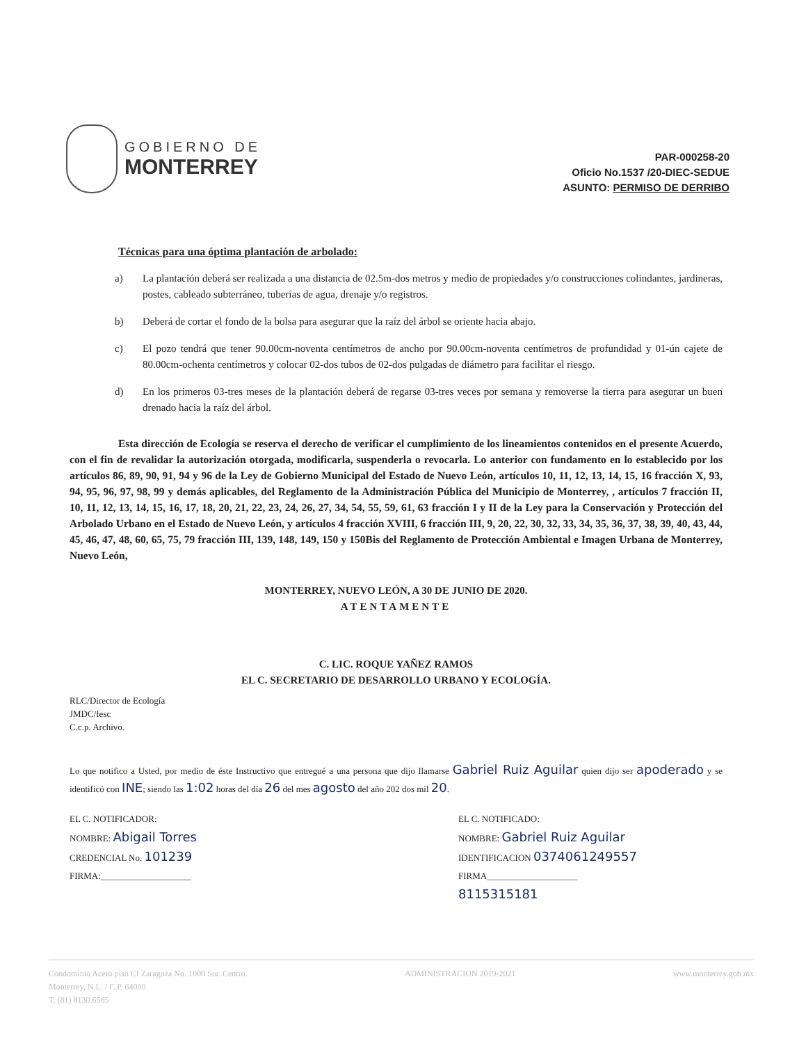GOBIERNO DE
MONTERREY
PAR-000258-20
Oficio No.1537 /20-DIEC-SEDUE
ASUNTO: PERMISO DE DERRIBO
Técnicas para una óptima plantación de arbolado:
a) La plantación deberá ser realizada a una distancia de 02.5m-dos metros y medio de propiedades y/o construcciones colindantes, jardineras, postes, cableado subterráneo, tuberías de agua, drenaje y/o registros.
b) Deberá de cortar el fondo de la bolsa para asegurar que la raíz del árbol se oriente hacia abajo.
c) El pozo tendrá que tener 90.00cm-noventa centímetros de ancho por 90.00cm-noventa centímetros de profundidad y 01-ún cajete de 80.00cm-ochenta centímetros y colocar 02-dos tubos de 02-dos pulgadas de diámetro para facilitar el riesgo.
d) En los primeros 03-tres meses de la plantación deberá de regarse 03-tres veces por semana y removerse la tierra para asegurar un buen drenado hacia la raíz del árbol.
Esta dirección de Ecología se reserva el derecho de verificar el cumplimiento de los lineamientos contenidos en el presente Acuerdo, con el fin de revalidar la autorización otorgada, modificarla, suspenderla o revocarla. Lo anterior con fundamento en lo establecido por los artículos 86, 89, 90, 91, 94 y 96 de la Ley de Gobierno Municipal del Estado de Nuevo León, artículos 10, 11, 12, 13, 14, 15, 16 fracción X, 93, 94, 95, 96, 97, 98, 99 y demás aplicables, del Reglamento de la Administración Pública del Municipio de Monterrey, , artículos 7 fracción II, 10, 11, 12, 13, 14, 15, 16, 17, 18, 20, 21, 22, 23, 24, 26, 27, 34, 54, 55, 59, 61, 63 fracción I y II de la Ley para la Conservación y Protección del Arbolado Urbano en el Estado de Nuevo León, y artículos 4 fracción XVIII, 6 fracción III, 9, 20, 22, 30, 32, 33, 34, 35, 36, 37, 38, 39, 40, 43, 44, 45, 46, 47, 48, 60, 65, 75, 79 fracción III, 139, 148, 149, 150 y 150Bis del Reglamento de Protección Ambiental e Imagen Urbana de Monterrey, Nuevo León,
MONTERREY, NUEVO LEÓN, A 30 DE JUNIO DE 2020.
ATENTAMENTE
C. LIC. ROQUE YAÑEZ RAMOS
EL C. SECRETARIO DE DESARROLLO URBANO Y ECOLOGÍA.
RLC/Director de Ecología
JMDC/fesc
C.c.p. Archivo.
Lo que notifico a Usted, por medio de éste Instructivo que entregué a una persona que dijo llamarse Gabriel Ruiz Aguilar quien dijo ser apoderado y se identificó con INE; siendo las 1:02 horas del día 26 del mes agosto del año 202 dos mil 20.
EL C. NOTIFICADOR:
NOMBRE: Abigail Torres
CREDENCIAL No. 101239
FIRMA:____________________
EL C. NOTIFICADO:
NOMBRE: Gabriel Ruiz Aguilar
IDENTIFICACION 0374061249557
FIRMA____________________
8115315181
Condominio Acero piso CI Zaragoza No. 1000 Sur. Centro.
Monterrey, N.L. / C.P. 64000
T. (81) 8130.6565
ADMINISTRACION 2019-2021 www.monterrey.gob.mx